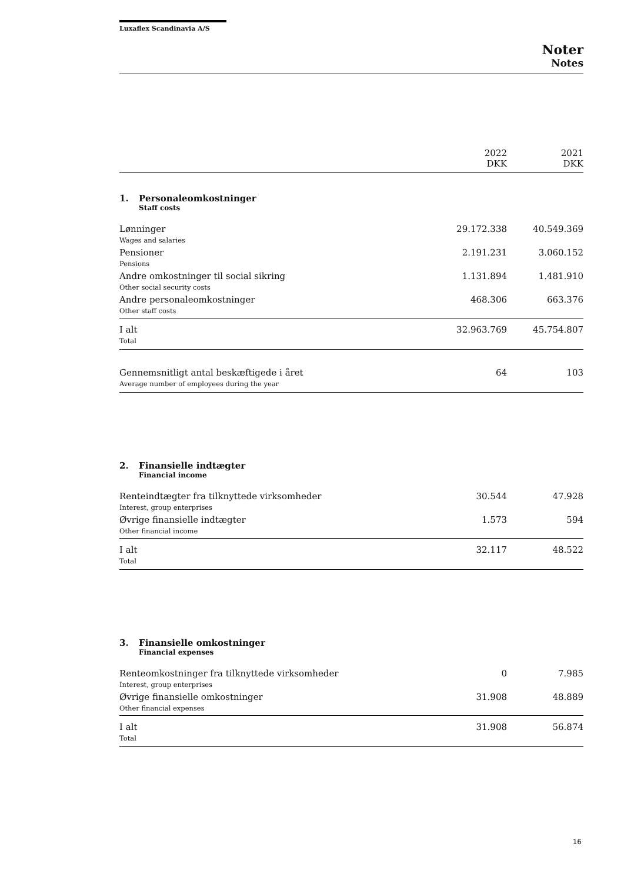Luxaflex Scandinavia A/S
Noter
Notes
| | 2022 DKK | 2021 DKK |
1. Personaleomkostninger
Staff costs
| Lønninger Wages and salaries | 29.172.338 | 40.549.369 |
| Pensioner Pensions | 2.191.231 | 3.060.152 |
| Andre omkostninger til social sikring Other social security costs | 1.131.894 | 1.481.910 |
| Andre personaleomkostninger Other staff costs | 468.306 | 663.376 |
| I alt Total | 32.963.769 | 45.754.807 |
| Gennemsnitligt antal beskæftigede i året Average number of employees during the year | 64 | 103 |
2. Finansielle indtægter
Financial income
| Renteindtægter fra tilknyttede virksomheder Interest, group enterprises | 30.544 | 47.928 |
| Øvrige finansielle indtægter Other financial income | 1.573 | 594 |
| I alt Total | 32.117 | 48.522 |
3. Finansielle omkostninger
Financial expenses
| Renteomkostninger fra tilknyttede virksomheder Interest, group enterprises | 0 | 7.985 |
| Øvrige finansielle omkostninger Other financial expenses | 31.908 | 48.889 |
| I alt Total | 31.908 | 56.874 |
16